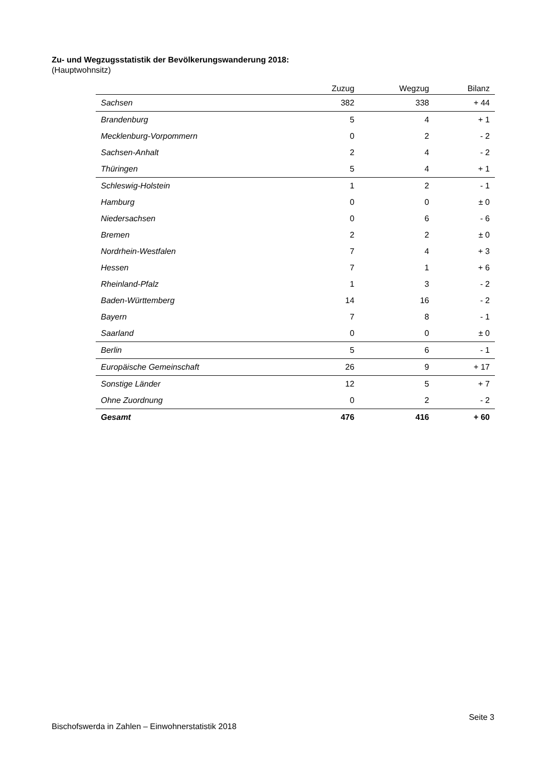Zu- und Wegzugsstatistik der Bevölkerungswanderung 2018:
(Hauptwohnsitz)
| | Zuzug | Wegzug | Bilanz |
| --- | --- | --- | --- |
| Sachsen | 382 | 338 | + 44 |
| Brandenburg | 5 | 4 | + 1 |
| Mecklenburg-Vorpommern | 0 | 2 | - 2 |
| Sachsen-Anhalt | 2 | 4 | - 2 |
| Thüringen | 5 | 4 | + 1 |
| Schleswig-Holstein | 1 | 2 | - 1 |
| Hamburg | 0 | 0 | ± 0 |
| Niedersachsen | 0 | 6 | - 6 |
| Bremen | 2 | 2 | ± 0 |
| Nordrhein-Westfalen | 7 | 4 | + 3 |
| Hessen | 7 | 1 | + 6 |
| Rheinland-Pfalz | 1 | 3 | - 2 |
| Baden-Württemberg | 14 | 16 | - 2 |
| Bayern | 7 | 8 | - 1 |
| Saarland | 0 | 0 | ± 0 |
| Berlin | 5 | 6 | - 1 |
| Europäische Gemeinschaft | 26 | 9 | + 17 |
| Sonstige Länder | 12 | 5 | + 7 |
| Ohne Zuordnung | 0 | 2 | - 2 |
| Gesamt | 476 | 416 | + 60 |
Seite 3
Bischofswerda in Zahlen – Einwohnerstatistik 2018